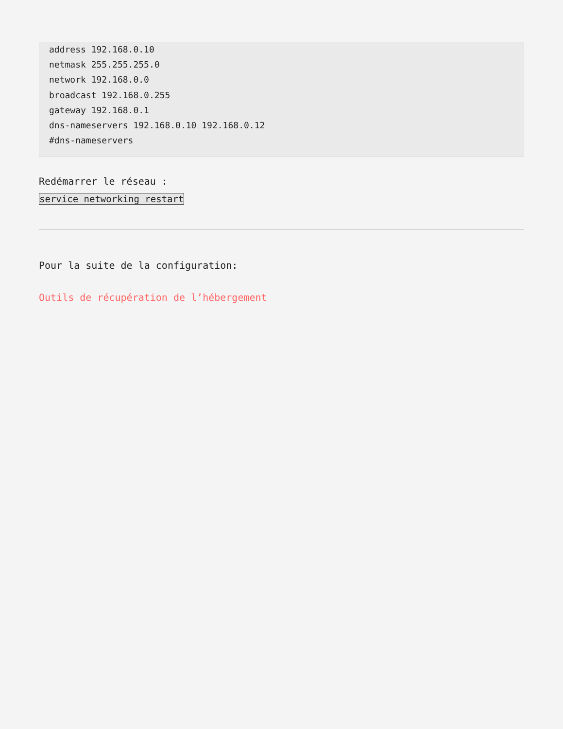address 192.168.0.10
netmask 255.255.255.0
network 192.168.0.0
broadcast 192.168.0.255
gateway 192.168.0.1
dns-nameservers 192.168.0.10 192.168.0.12
#dns-nameservers
Redémarrer le réseau :
service networking restart
Pour la suite de la configuration:
Outils de récupération de l’hébergement